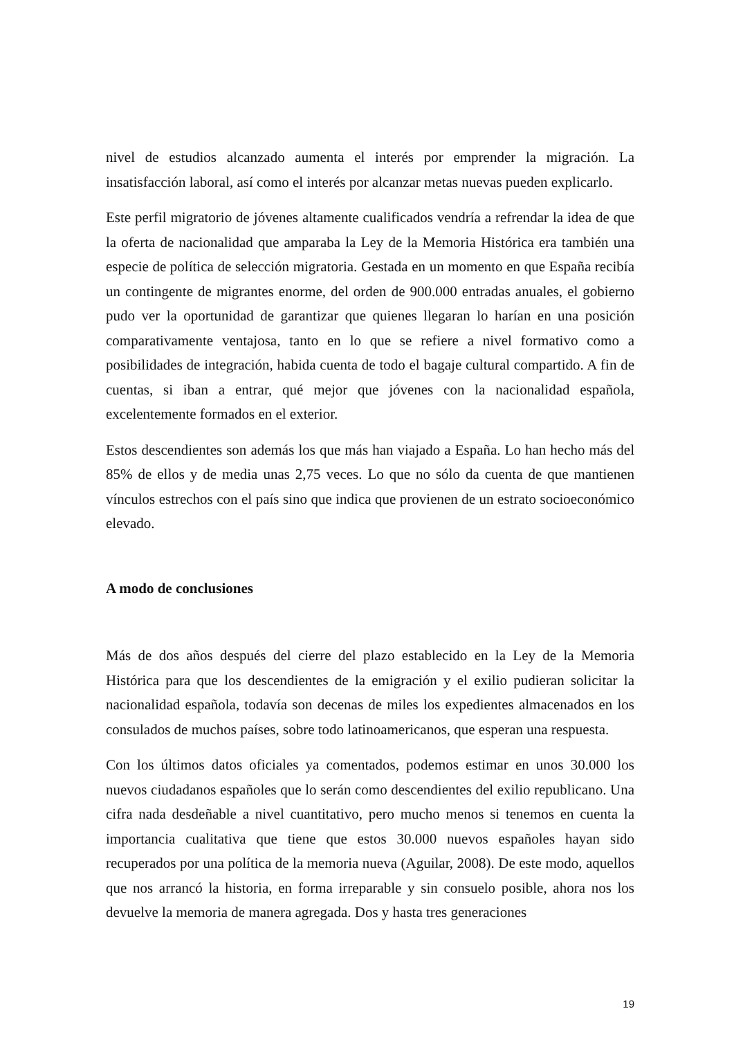nivel de estudios alcanzado aumenta el interés por emprender la migración. La insatisfacción laboral, así como el interés por alcanzar metas nuevas pueden explicarlo.
Este perfil migratorio de jóvenes altamente cualificados vendría a refrendar la idea de que la oferta de nacionalidad que amparaba la Ley de la Memoria Histórica era también una especie de política de selección migratoria. Gestada en un momento en que España recibía un contingente de migrantes enorme, del orden de 900.000 entradas anuales, el gobierno pudo ver la oportunidad de garantizar que quienes llegaran lo harían en una posición comparativamente ventajosa, tanto en lo que se refiere a nivel formativo como a posibilidades de integración, habida cuenta de todo el bagaje cultural compartido. A fin de cuentas, si iban a entrar, qué mejor que jóvenes con la nacionalidad española, excelentemente formados en el exterior.
Estos descendientes son además los que más han viajado a España. Lo han hecho más del 85% de ellos y de media unas 2,75 veces. Lo que no sólo da cuenta de que mantienen vínculos estrechos con el país sino que indica que provienen de un estrato socioeconómico elevado.
A modo de conclusiones
Más de dos años después del cierre del plazo establecido en la Ley de la Memoria Histórica para que los descendientes de la emigración y el exilio pudieran solicitar la nacionalidad española, todavía son decenas de miles los expedientes almacenados en los consulados de muchos países, sobre todo latinoamericanos, que esperan una respuesta.
Con los últimos datos oficiales ya comentados, podemos estimar en unos 30.000 los nuevos ciudadanos españoles que lo serán como descendientes del exilio republicano. Una cifra nada desdeñable a nivel cuantitativo, pero mucho menos si tenemos en cuenta la importancia cualitativa que tiene que estos 30.000 nuevos españoles hayan sido recuperados por una política de la memoria nueva (Aguilar, 2008). De este modo, aquellos que nos arrancó la historia, en forma irreparable y sin consuelo posible, ahora nos los devuelve la memoria de manera agregada. Dos y hasta tres generaciones
19